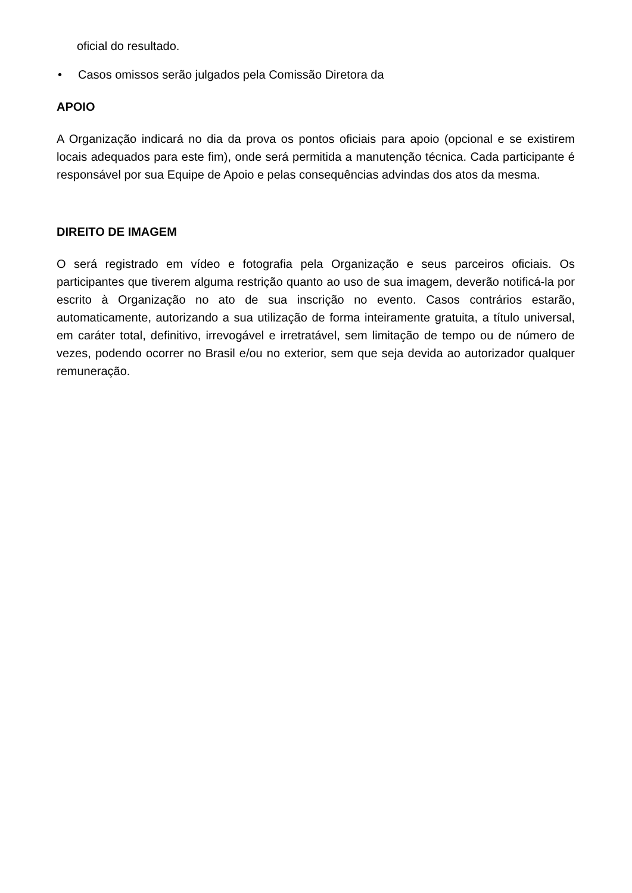oficial do resultado.
• Casos omissos serão julgados pela Comissão Diretora da
APOIO
A Organização indicará no dia da prova os pontos oficiais para apoio (opcional e se existirem locais adequados para este fim), onde será permitida a manutenção técnica. Cada participante é responsável por sua Equipe de Apoio e pelas consequências advindas dos atos da mesma.
DIREITO DE IMAGEM
O será registrado em vídeo e fotografia pela Organização e seus parceiros oficiais. Os participantes que tiverem alguma restrição quanto ao uso de sua imagem, deverão notificá-la por escrito à Organização no ato de sua inscrição no evento. Casos contrários estarão, automaticamente, autorizando a sua utilização de forma inteiramente gratuita, a título universal, em caráter total, definitivo, irrevogável e irretratável, sem limitação de tempo ou de número de vezes, podendo ocorrer no Brasil e/ou no exterior, sem que seja devida ao autorizador qualquer remuneração.